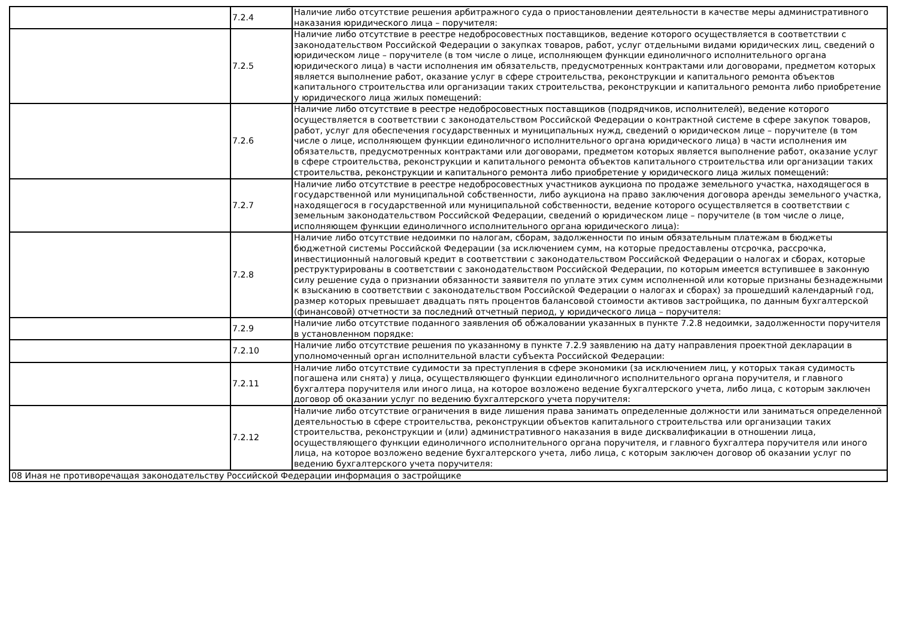| | 7.2.4 | Наличие либо отсутствие решения арбитражного суда о приостановлении деятельности в качестве меры административного наказания юридического лица – поручителя: |
| | 7.2.5 | Наличие либо отсутствие в реестре недобросовестных поставщиков, ведение которого осуществляется в соответствии с законодательством Российской Федерации о закупках товаров, работ, услуг отдельными видами юридических лиц, сведений о юридическом лице – поручителе (в том числе о лице, исполняющем функции единоличного исполнительного органа юридического лица) в части исполнения им обязательств, предусмотренных контрактами или договорами, предметом которых является выполнение работ, оказание услуг в сфере строительства, реконструкции и капитального ремонта объектов капитального строительства или организации таких строительства, реконструкции и капитального ремонта либо приобретение у юридического лица жилых помещений: |
| | 7.2.6 | Наличие либо отсутствие в реестре недобросовестных поставщиков (подрядчиков, исполнителей), ведение которого осуществляется в соответствии с законодательством Российской Федерации о контрактной системе в сфере закупок товаров, работ, услуг для обеспечения государственных и муниципальных нужд, сведений о юридическом лице – поручителе (в том числе о лице, исполняющем функции единоличного исполнительного органа юридического лица) в части исполнения им обязательств, предусмотренных контрактами или договорами, предметом которых является выполнение работ, оказание услуг в сфере строительства, реконструкции и капитального ремонта объектов капитального строительства или организации таких строительства, реконструкции и капитального ремонта либо приобретение у юридического лица жилых помещений: |
| | 7.2.7 | Наличие либо отсутствие в реестре недобросовестных участников аукциона по продаже земельного участка, находящегося в государственной или муниципальной собственности, либо аукциона на право заключения договора аренды земельного участка, находящегося в государственной или муниципальной собственности, ведение которого осуществляется в соответствии с земельным законодательством Российской Федерации, сведений о юридическом лице – поручителе (в том числе о лице, исполняющем функции единоличного исполнительного органа юридического лица): |
| | 7.2.8 | Наличие либо отсутствие недоимки по налогам, сборам, задолженности по иным обязательным платежам в бюджеты бюджетной системы Российской Федерации (за исключением сумм, на которые предоставлены отсрочка, рассрочка, инвестиционный налоговый кредит в соответствии с законодательством Российской Федерации о налогах и сборах, которые реструктурированы в соответствии с законодательством Российской Федерации, по которым имеется вступившее в законную силу решение суда о признании обязанности заявителя по уплате этих сумм исполненной или которые признаны безнадежными к взысканию в соответствии с законодательством Российской Федерации о налогах и сборах) за прошедший календарный год, размер которых превышает двадцать пять процентов балансовой стоимости активов застройщика, по данным бухгалтерской (финансовой) отчетности за последний отчетный период, у юридического лица – поручителя: |
| | 7.2.9 | Наличие либо отсутствие поданного заявления об обжаловании указанных в пункте 7.2.8 недоимки, задолженности поручителя в установленном порядке: |
| | 7.2.10 | Наличие либо отсутствие решения по указанному в пункте 7.2.9 заявлению на дату направления проектной декларации в уполномоченный орган исполнительной власти субъекта Российской Федерации: |
| | 7.2.11 | Наличие либо отсутствие судимости за преступления в сфере экономики (за исключением лиц, у которых такая судимость погашена или снята) у лица, осуществляющего функции единоличного исполнительного органа поручителя, и главного бухгалтера поручителя или иного лица, на которое возложено ведение бухгалтерского учета, либо лица, с которым заключен договор об оказании услуг по ведению бухгалтерского учета поручителя: |
| | 7.2.12 | Наличие либо отсутствие ограничения в виде лишения права занимать определенные должности или заниматься определенной деятельностью в сфере строительства, реконструкции объектов капитального строительства или организации таких строительства, реконструкции и (или) административного наказания в виде дисквалификации в отношении лица, осуществляющего функции единоличного исполнительного органа поручителя, и главного бухгалтера поручителя или иного лица, на которое возложено ведение бухгалтерского учета, либо лица, с которым заключен договор об оказании услуг по ведению бухгалтерского учета поручителя: |
| 08 Иная не противоречащая законодательству Российской Федерации информация о застройщике | | |